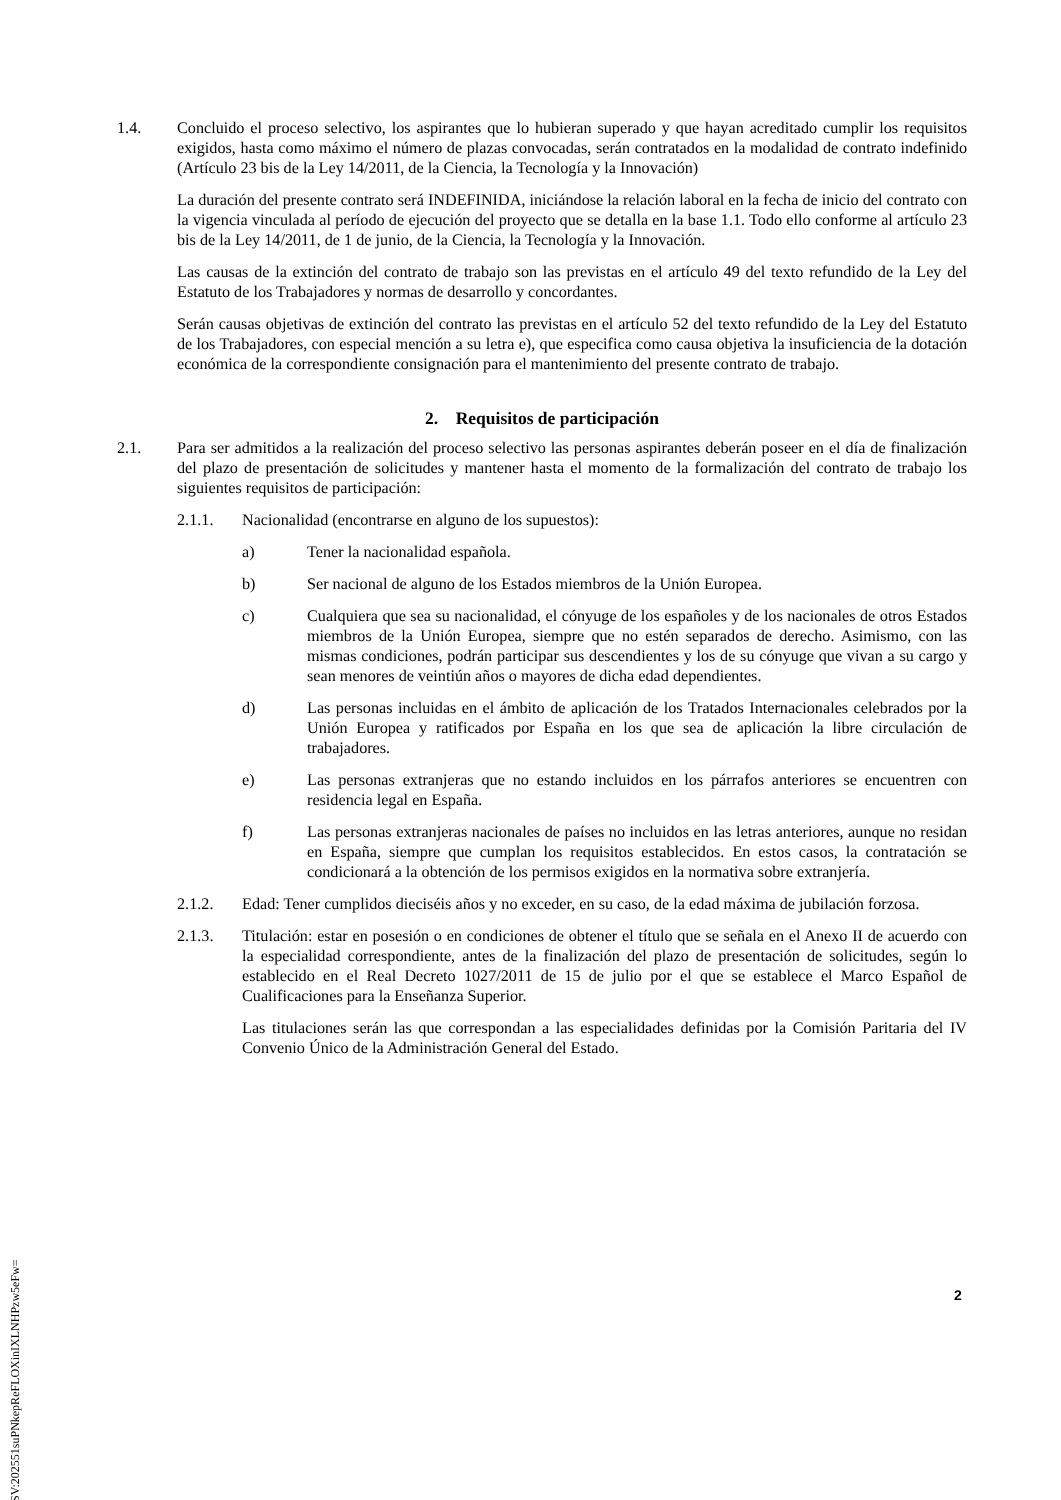1.4. Concluido el proceso selectivo, los aspirantes que lo hubieran superado y que hayan acreditado cumplir los requisitos exigidos, hasta como máximo el número de plazas convocadas, serán contratados en la modalidad de contrato indefinido (Artículo 23 bis de la Ley 14/2011, de la Ciencia, la Tecnología y la Innovación)
La duración del presente contrato será INDEFINIDA, iniciándose la relación laboral en la fecha de inicio del contrato con la vigencia vinculada al período de ejecución del proyecto que se detalla en la base 1.1. Todo ello conforme al artículo 23 bis de la Ley 14/2011, de 1 de junio, de la Ciencia, la Tecnología y la Innovación.
Las causas de la extinción del contrato de trabajo son las previstas en el artículo 49 del texto refundido de la Ley del Estatuto de los Trabajadores y normas de desarrollo y concordantes.
Serán causas objetivas de extinción del contrato las previstas en el artículo 52 del texto refundido de la Ley del Estatuto de los Trabajadores, con especial mención a su letra e), que especifica como causa objetiva la insuficiencia de la dotación económica de la correspondiente consignación para el mantenimiento del presente contrato de trabajo.
2. Requisitos de participación
2.1. Para ser admitidos a la realización del proceso selectivo las personas aspirantes deberán poseer en el día de finalización del plazo de presentación de solicitudes y mantener hasta el momento de la formalización del contrato de trabajo los siguientes requisitos de participación:
2.1.1. Nacionalidad (encontrarse en alguno de los supuestos):
a) Tener la nacionalidad española.
b) Ser nacional de alguno de los Estados miembros de la Unión Europea.
c) Cualquiera que sea su nacionalidad, el cónyuge de los españoles y de los nacionales de otros Estados miembros de la Unión Europea, siempre que no estén separados de derecho. Asimismo, con las mismas condiciones, podrán participar sus descendientes y los de su cónyuge que vivan a su cargo y sean menores de veintiún años o mayores de dicha edad dependientes.
d) Las personas incluidas en el ámbito de aplicación de los Tratados Internacionales celebrados por la Unión Europea y ratificados por España en los que sea de aplicación la libre circulación de trabajadores.
e) Las personas extranjeras que no estando incluidos en los párrafos anteriores se encuentren con residencia legal en España.
f) Las personas extranjeras nacionales de países no incluidos en las letras anteriores, aunque no residan en España, siempre que cumplan los requisitos establecidos. En estos casos, la contratación se condicionará a la obtención de los permisos exigidos en la normativa sobre extranjería.
2.1.2. Edad: Tener cumplidos dieciséis años y no exceder, en su caso, de la edad máxima de jubilación forzosa.
2.1.3. Titulación: estar en posesión o en condiciones de obtener el título que se señala en el Anexo II de acuerdo con la especialidad correspondiente, antes de la finalización del plazo de presentación de solicitudes, según lo establecido en el Real Decreto 1027/2011 de 15 de julio por el que se establece el Marco Español de Cualificaciones para la Enseñanza Superior.
Las titulaciones serán las que correspondan a las especialidades definidas por la Comisión Paritaria del IV Convenio Único de la Administración General del Estado.
2
CSV:202551suPNkepReFLOXinIXLNHPzw5eFw=